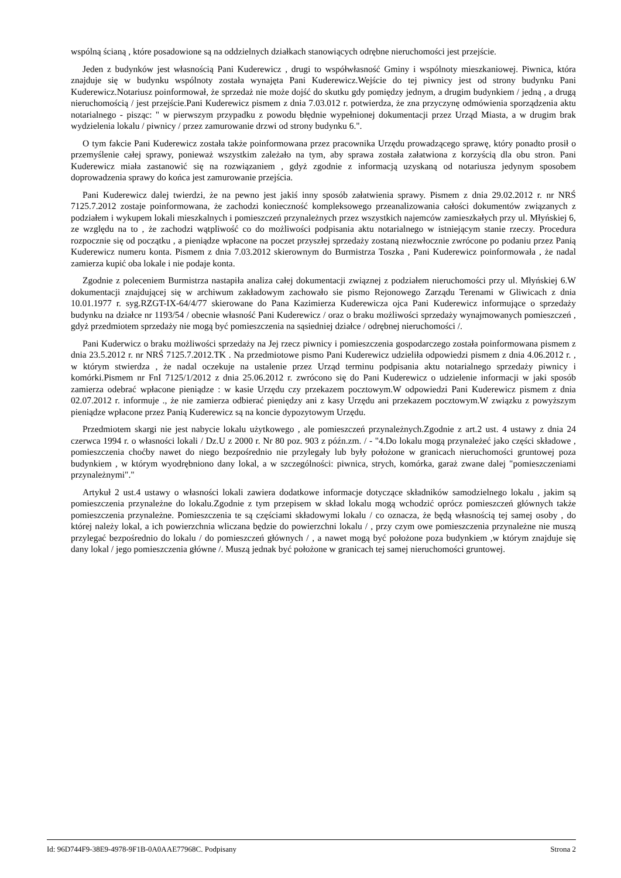wspólną ścianą , które posadowione są na oddzielnych działkach stanowiących odrębne nieruchomości jest przejście.
Jeden z budynków jest własnością Pani Kuderewicz , drugi to współwłasność Gminy i wspólnoty mieszkaniowej. Piwnica, która znajduje się w budynku wspólnoty została wynajęta Pani Kuderewicz.Wejście do tej piwnicy jest od strony budynku Pani Kuderewicz.Notariusz poinformował, że sprzedaż nie może dojść do skutku gdy pomiędzy jednym, a drugim budynkiem / jedną , a drugą nieruchomością / jest przejście.Pani Kuderewicz pismem z dnia 7.03.012 r. potwierdza, że zna przyczynę odmówienia sporządzenia aktu notarialnego - pisząc: " w pierwszym przypadku z powodu błędnie wypełnionej dokumentacji przez Urząd Miasta, a w drugim brak wydzielenia lokalu / piwnicy / przez zamurowanie drzwi od strony budynku 6.".
O tym fakcie Pani Kuderewicz została także poinformowana przez pracownika Urzędu prowadzącego sprawę, który ponadto prosił o przemyślenie całej sprawy, ponieważ wszystkim zależało na tym, aby sprawa została załatwiona z korzyścią dla obu stron. Pani Kuderewicz miała zastanowić się na rozwiązaniem , gdyż zgodnie z informacją uzyskaną od notariusza jedynym sposobem doprowadzenia sprawy do końca jest zamurowanie przejścia.
Pani Kuderewicz dalej twierdzi, że na pewno jest jakiś inny sposób załatwienia sprawy. Pismem z dnia 29.02.2012 r. nr NRŚ 7125.7.2012 zostaje poinformowana, że zachodzi konieczność kompleksowego przeanalizowania całości dokumentów związanych z podziałem i wykupem lokali mieszkalnych i pomieszczeń przynależnych przez wszystkich najemców zamieszkałych przy ul. Młyńskiej 6, ze względu na to , że zachodzi wątpliwość co do możliwości podpisania aktu notarialnego w istniejącym stanie rzeczy. Procedura rozpocznie się od początku , a pieniądze wpłacone na poczet przyszłej sprzedaży zostaną niezwłocznie zwrócone po podaniu przez Panią Kuderewicz numeru konta. Pismem z dnia 7.03.2012 skierownym do Burmistrza Toszka , Pani Kuderewicz poinformowała , że nadal zamierza kupić oba lokale i nie podaje konta.
Zgodnie z poleceniem Burmistrza nastapiła analiza całej dokumentacji związnej z podziałem nieruchomości przy ul. Młyńskiej 6.W dokumentacji znajdującej się w archiwum zakładowym zachowało sie pismo Rejonowego Zarządu Terenami w Gliwicach z dnia 10.01.1977 r. syg.RZGT-IX-64/4/77 skierowane do Pana Kazimierza Kuderewicza ojca Pani Kuderewicz informujące o sprzedaży budynku na działce nr 1193/54 / obecnie własność Pani Kuderewicz / oraz o braku możliwości sprzedaży wynajmowanych pomieszczeń , gdyż przedmiotem sprzedaży nie mogą być pomieszczenia na sąsiedniej działce / odrębnej nieruchomości /.
Pani Kuderwicz o braku możliwości sprzedaży na Jej rzecz piwnicy i pomieszczenia gospodarczego została poinformowana pismem z dnia 23.5.2012 r. nr NRŚ 7125.7.2012.TK . Na przedmiotowe pismo Pani Kuderewicz udzieliła odpowiedzi pismem z dnia 4.06.2012 r. , w którym stwierdza , że nadal oczekuje na ustalenie przez Urząd terminu podpisania aktu notarialnego sprzedaży piwnicy i komórki.Pismem nr FnI 7125/1/2012 z dnia 25.06.2012 r. zwrócono się do Pani Kuderewicz o udzielenie informacji w jaki sposób zamierza odebrać wpłacone pieniądze : w kasie Urzędu czy przekazem pocztowym.W odpowiedzi Pani Kuderewicz pismem z dnia 02.07.2012 r. informuje ., że nie zamierza odbierać pieniędzy ani z kasy Urzędu ani przekazem pocztowym.W związku z powyższym pieniądze wpłacone przez Panią Kuderewicz są na koncie dypozytowym Urzędu.
Przedmiotem skargi nie jest nabycie lokalu użytkowego , ale pomieszczeń przynależnych.Zgodnie z art.2 ust. 4 ustawy z dnia 24 czerwca 1994 r. o własności lokali / Dz.U z 2000 r. Nr 80 poz. 903 z późn.zm. / - "4.Do lokalu mogą przynależeć jako części składowe , pomieszczenia choćby nawet do niego bezpośrednio nie przylegały lub były położone w granicach nieruchomości gruntowej poza budynkiem , w którym wyodrębniono dany lokal, a w szczególności: piwnica, strych, komórka, garaż zwane dalej "pomieszczeniami przynależnymi"."
Artykuł 2 ust.4 ustawy o własności lokali zawiera dodatkowe informacje dotyczące składników samodzielnego lokalu , jakim są pomieszczenia przynależne do lokalu.Zgodnie z tym przepisem w skład lokalu mogą wchodzić oprócz pomieszczeń głównych także pomieszczenia przynależne. Pomieszczenia te są częściami składowymi lokalu / co oznacza, że będą własnością tej samej osoby , do której należy lokal, a ich powierzchnia wliczana będzie do powierzchni lokalu / , przy czym owe pomieszczenia przynależne nie muszą przylegać bezpośrednio do lokalu / do pomieszczeń głównych / , a nawet mogą być położone poza budynkiem ,w którym znajduje się dany lokal / jego pomieszczenia główne /. Muszą jednak być położone w granicach tej samej nieruchomości gruntowej.
Id: 96D744F9-38E9-4978-9F1B-0A0AAE77968C. Podpisany Strona 2